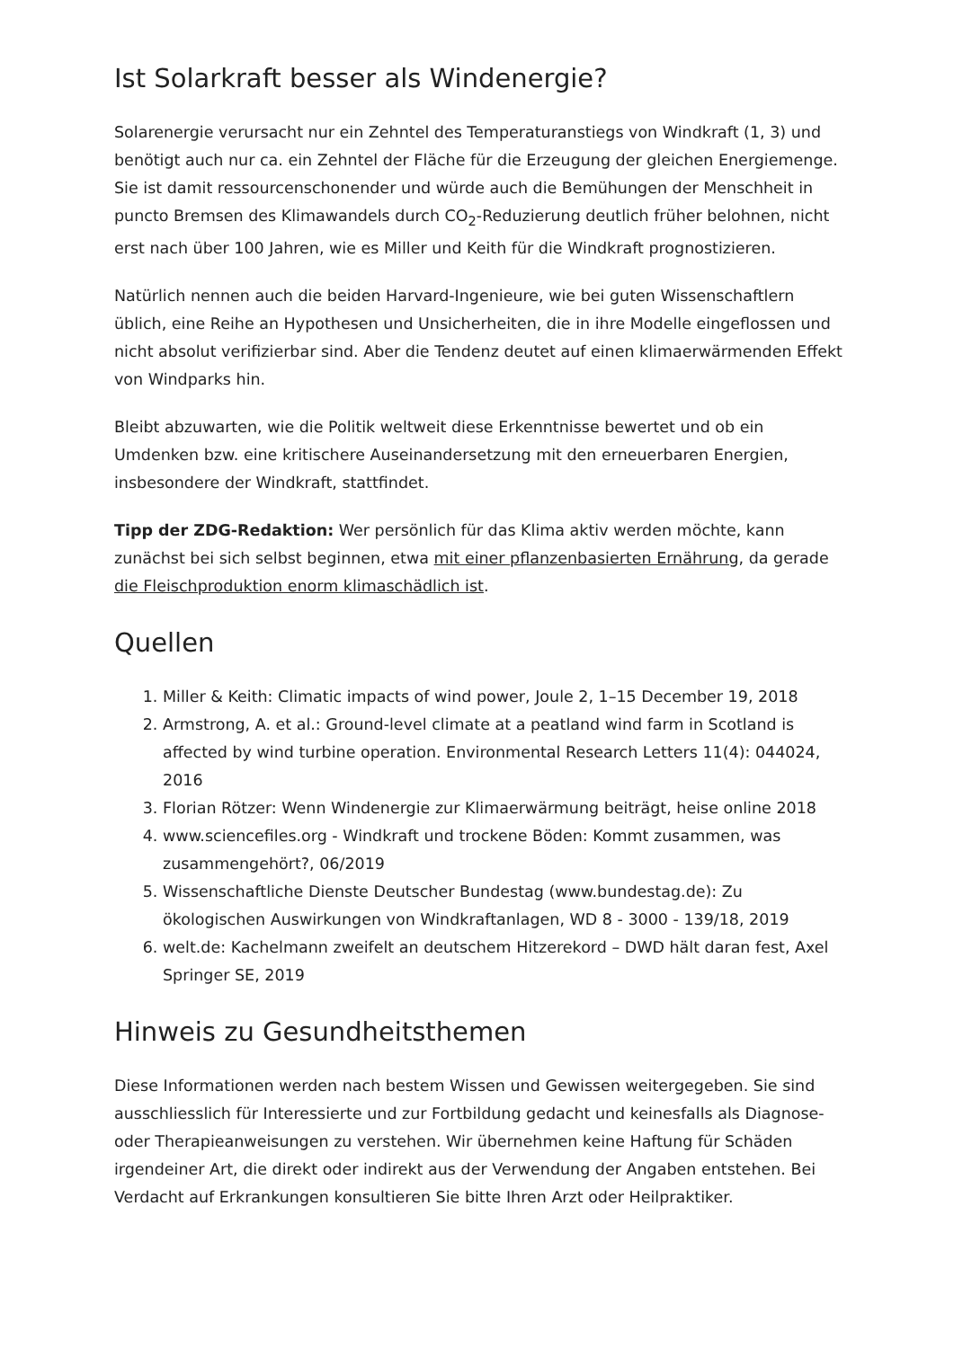Ist Solarkraft besser als Windenergie?
Solarenergie verursacht nur ein Zehntel des Temperaturanstiegs von Windkraft (1, 3) und benötigt auch nur ca. ein Zehntel der Fläche für die Erzeugung der gleichen Energiemenge. Sie ist damit ressourcenschonender und würde auch die Bemühungen der Menschheit in puncto Bremsen des Klimawandels durch CO<sub>2</sub>-Reduzierung deutlich früher belohnen, nicht erst nach über 100 Jahren, wie es Miller und Keith für die Windkraft prognostizieren.
Natürlich nennen auch die beiden Harvard-Ingenieure, wie bei guten Wissenschaftlern üblich, eine Reihe an Hypothesen und Unsicherheiten, die in ihre Modelle eingeflossen und nicht absolut verifizierbar sind. Aber die Tendenz deutet auf einen klimaerwärmenden Effekt von Windparks hin.
Bleibt abzuwarten, wie die Politik weltweit diese Erkenntnisse bewertet und ob ein Umdenken bzw. eine kritischere Auseinandersetzung mit den erneuerbaren Energien, insbesondere der Windkraft, stattfindet.
Tipp der ZDG-Redaktion: Wer persönlich für das Klima aktiv werden möchte, kann zunächst bei sich selbst beginnen, etwa mit einer pflanzenbasierten Ernährung, da gerade die Fleischproduktion enorm klimaschädlich ist.
Quellen
1. Miller & Keith: Climatic impacts of wind power, Joule 2, 1–15 December 19, 2018
2. Armstrong, A. et al.: Ground-level climate at a peatland wind farm in Scotland is affected by wind turbine operation. Environmental Research Letters 11(4): 044024, 2016
3. Florian Rötzer: Wenn Windenergie zur Klimaerwärmung beiträgt, heise online 2018
4. www.sciencefiles.org - Windkraft und trockene Böden: Kommt zusammen, was zusammengehört?, 06/2019
5. Wissenschaftliche Dienste Deutscher Bundestag (www.bundestag.de): Zu ökologischen Auswirkungen von Windkraftanlagen, WD 8 - 3000 - 139/18, 2019
6. welt.de: Kachelmann zweifelt an deutschem Hitzerekord – DWD hält daran fest, Axel Springer SE, 2019
Hinweis zu Gesundheitsthemen
Diese Informationen werden nach bestem Wissen und Gewissen weitergegeben. Sie sind ausschliesslich für Interessierte und zur Fortbildung gedacht und keinesfalls als Diagnose- oder Therapieanweisungen zu verstehen. Wir übernehmen keine Haftung für Schäden irgendeiner Art, die direkt oder indirekt aus der Verwendung der Angaben entstehen. Bei Verdacht auf Erkrankungen konsultieren Sie bitte Ihren Arzt oder Heilpraktiker.